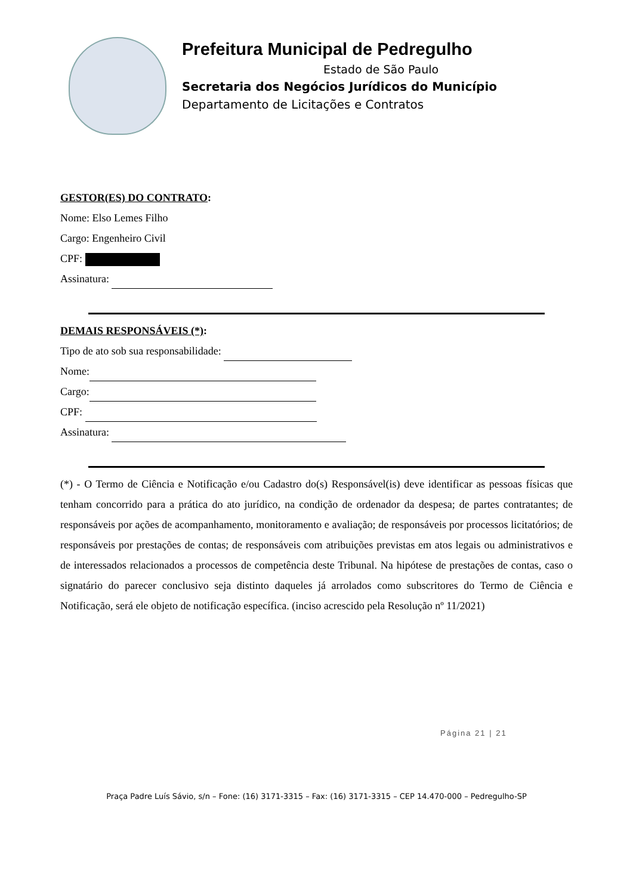Prefeitura Municipal de Pedregulho
Estado de São Paulo
Secretaria dos Negócios Jurídicos do Município
Departamento de Licitações e Contratos
GESTOR(ES) DO CONTRATO:
Nome: Elso Lemes Filho
Cargo: Engenheiro Civil
CPF:
Assinatura:
DEMAIS RESPONSÁVEIS (*):
Tipo de ato sob sua responsabilidade:
Nome:
Cargo:
CPF:
Assinatura:
(*) - O Termo de Ciência e Notificação e/ou Cadastro do(s) Responsável(is) deve identificar as pessoas físicas que tenham concorrido para a prática do ato jurídico, na condição de ordenador da despesa; de partes contratantes; de responsáveis por ações de acompanhamento, monitoramento e avaliação; de responsáveis por processos licitatórios; de responsáveis por prestações de contas; de responsáveis com atribuições previstas em atos legais ou administrativos e de interessados relacionados a processos de competência deste Tribunal. Na hipótese de prestações de contas, caso o signatário do parecer conclusivo seja distinto daqueles já arrolados como subscritores do Termo de Ciência e Notificação, será ele objeto de notificação específica. (inciso acrescido pela Resolução nº 11/2021)
Página 21 | 21
Praça Padre Luís Sávio, s/n – Fone: (16) 3171-3315 – Fax: (16) 3171-3315 – CEP 14.470-000 – Pedregulho-SP